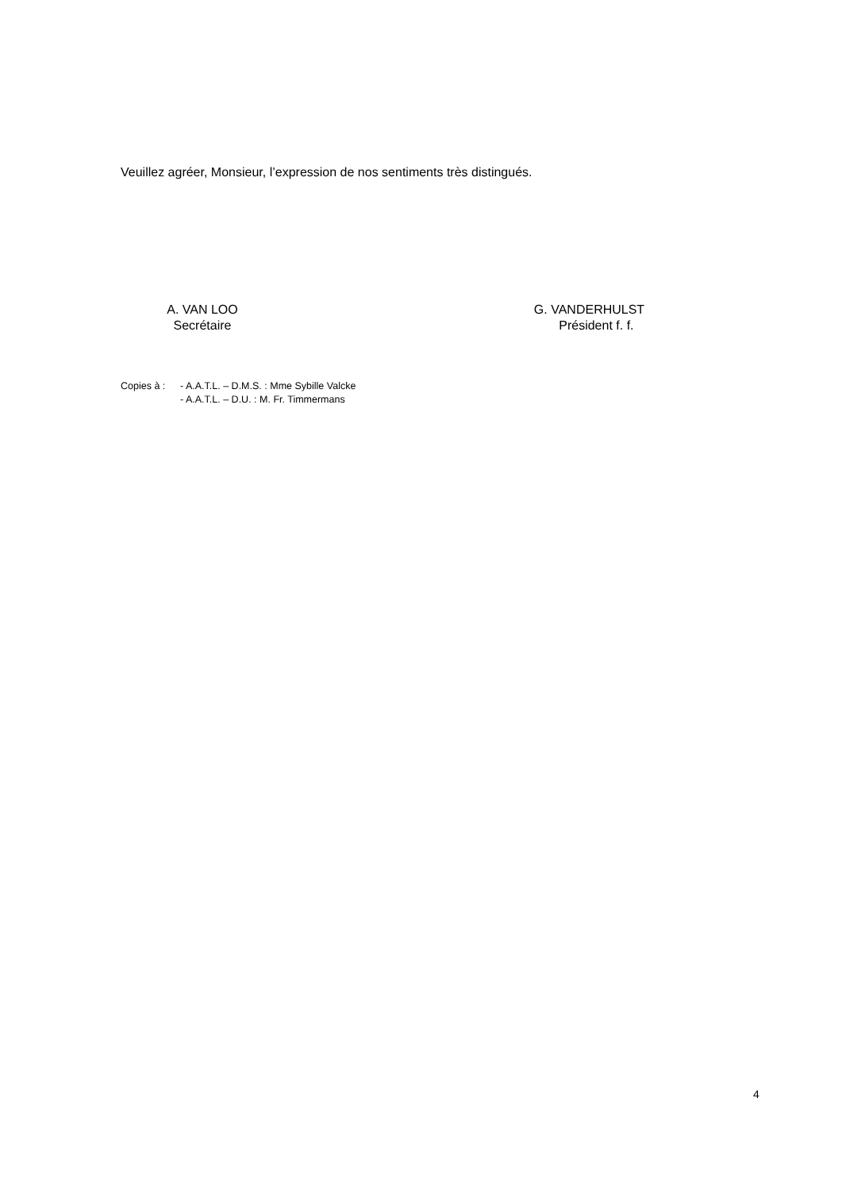Veuillez agréer, Monsieur, l’expression de nos sentiments très distingués.
A. VAN LOO
Secrétaire
G. VANDERHULST
Président f. f.
Copies à : - A.A.T.L. – D.M.S. : Mme Sybille Valcke
- A.A.T.L. – D.U. : M. Fr. Timmermans
4